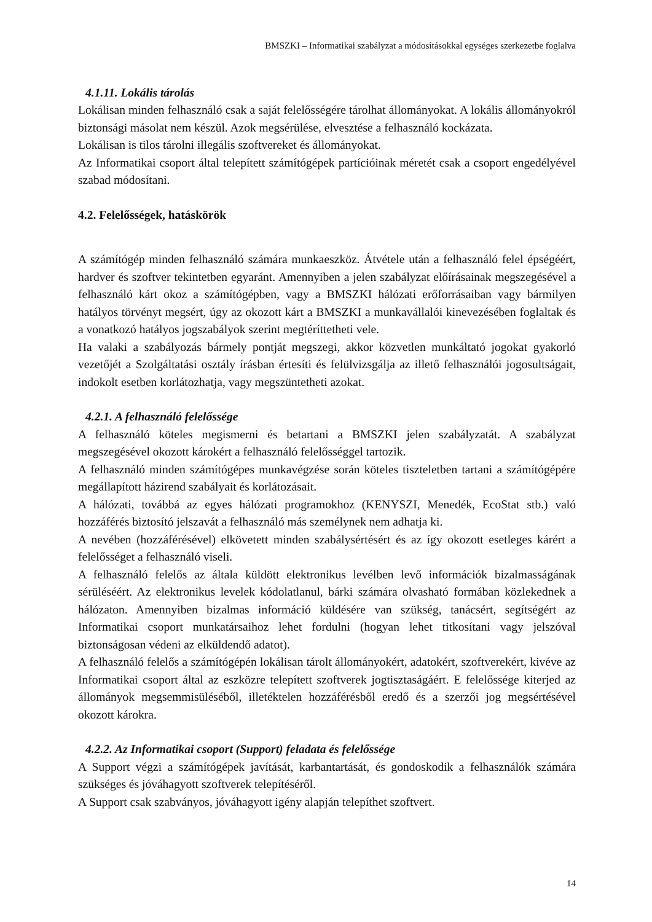BMSZKI – Informatikai szabályzat a módosításokkal egységes szerkezetbe foglalva
4.1.11. Lokális tárolás
Lokálisan minden felhasználó csak a saját felelősségére tárolhat állományokat. A lokális állományokról biztonsági másolat nem készül. Azok megsérülése, elvesztése a felhasználó kockázata.
Lokálisan is tilos tárolni illegális szoftvereket és állományokat.
Az Informatikai csoport által telepített számítógépek partícióinak méretét csak a csoport engedélyével szabad módosítani.
4.2. Felelősségek, hatáskörök
A számítógép minden felhasználó számára munkaeszköz. Átvétele után a felhasználó felel épségéért, hardver és szoftver tekintetben egyaránt. Amennyiben a jelen szabályzat előírásainak megszegésével a felhasználó kárt okoz a számítógépben, vagy a BMSZKI hálózati erőforrásaiban vagy bármilyen hatályos törvényt megsért, úgy az okozott kárt a BMSZKI a munkavállalói kinevezésében foglaltak és a vonatkozó hatályos jogszabályok szerint megtéríttetheti vele.
Ha valaki a szabályozás bármely pontját megszegi, akkor közvetlen munkáltató jogokat gyakorló vezetőjét a Szolgáltatási osztály írásban értesíti és felülvizsgálja az illető felhasználói jogosultságait, indokolt esetben korlátozhatja, vagy megszüntetheti azokat.
4.2.1. A felhasználó felelőssége
A felhasználó köteles megismerni és betartani a BMSZKI jelen szabályzatát. A szabályzat megszegésével okozott károkért a felhasználó felelősséggel tartozik.
A felhasználó minden számítógépes munkavégzése során köteles tiszteletben tartani a számítógépére megállapított házirend szabályait és korlátozásait.
A hálózati, továbbá az egyes hálózati programokhoz (KENYSZI, Menedék, EcoStat stb.) való hozzáférés biztosító jelszavát a felhasználó más személynek nem adhatja ki.
A nevében (hozzáférésével) elkövetett minden szabálysértésért és az így okozott esetleges kárért a felelősséget a felhasználó viseli.
A felhasználó felelős az általa küldött elektronikus levélben levő információk bizalmasságának sérüléséért. Az elektronikus levelek kódolatlanul, bárki számára olvasható formában közlekednek a hálózaton. Amennyiben bizalmas információ küldésére van szükség, tanácsért, segítségért az Informatikai csoport munkatársaihoz lehet fordulni (hogyan lehet titkosítani vagy jelszóval biztonságosan védeni az elküldendő adatot).
A felhasználó felelős a számítógépén lokálisan tárolt állományokért, adatokért, szoftverekért, kivéve az Informatikai csoport által az eszközre telepített szoftverek jogtisztaságáért. E felelőssége kiterjed az állományok megsemmisüléséből, illetéktelen hozzáférésből eredő és a szerzői jog megsértésével okozott károkra.
4.2.2. Az Informatikai csoport (Support) feladata és felelőssége
A Support végzi a számítógépek javítását, karbantartását, és gondoskodik a felhasználók számára szükséges és jóváhagyott szoftverek telepítéséről.
A Support csak szabványos, jóváhagyott igény alapján telepíthet szoftvert.
14